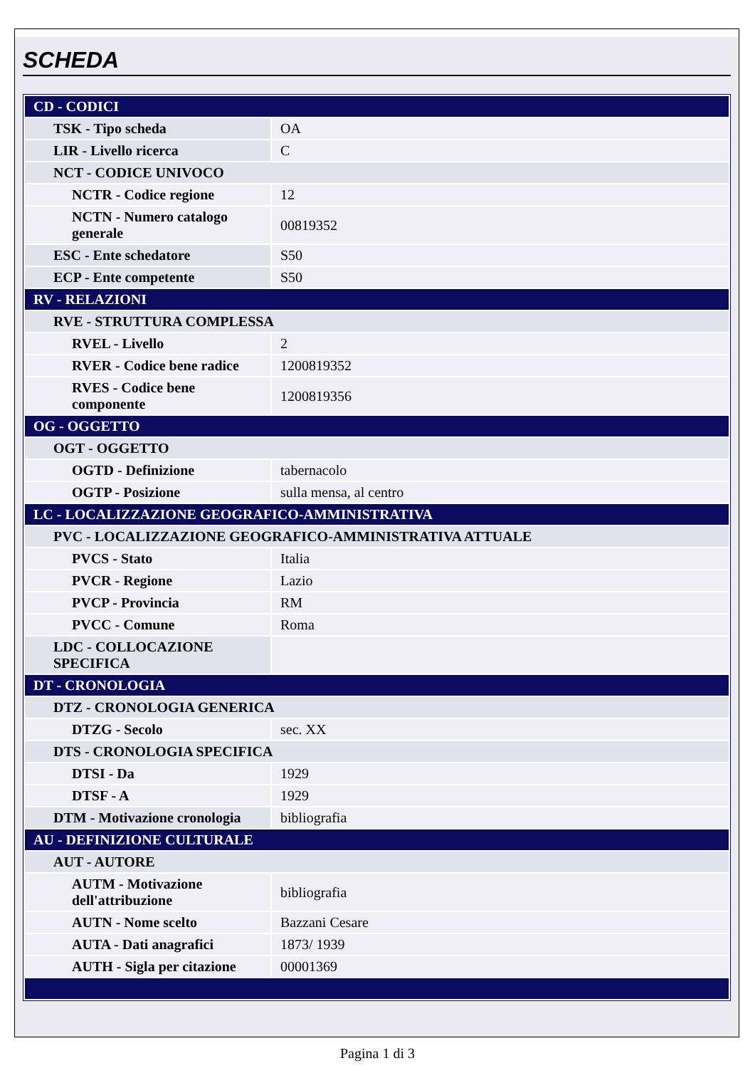SCHEDA
| CD - CODICI | |
| TSK - Tipo scheda | OA |
| LIR - Livello ricerca | C |
| NCT - CODICE UNIVOCO | |
| NCTR - Codice regione | 12 |
| NCTN - Numero catalogo generale | 00819352 |
| ESC - Ente schedatore | S50 |
| ECP - Ente competente | S50 |
| RV - RELAZIONI | |
| RVE - STRUTTURA COMPLESSA | |
| RVEL - Livello | 2 |
| RVER - Codice bene radice | 1200819352 |
| RVES - Codice bene componente | 1200819356 |
| OG - OGGETTO | |
| OGT - OGGETTO | |
| OGTD - Definizione | tabernacolo |
| OGTP - Posizione | sulla mensa, al centro |
| LC - LOCALIZZAZIONE GEOGRAFICO-AMMINISTRATIVA | |
| PVC - LOCALIZZAZIONE GEOGRAFICO-AMMINISTRATIVA ATTUALE | |
| PVCS - Stato | Italia |
| PVCR - Regione | Lazio |
| PVCP - Provincia | RM |
| PVCC - Comune | Roma |
| LDC - COLLOCAZIONE SPECIFICA | |
| DT - CRONOLOGIA | |
| DTZ - CRONOLOGIA GENERICA | |
| DTZG - Secolo | sec. XX |
| DTS - CRONOLOGIA SPECIFICA | |
| DTSI - Da | 1929 |
| DTSF - A | 1929 |
| DTM - Motivazione cronologia | bibliografia |
| AU - DEFINIZIONE CULTURALE | |
| AUT - AUTORE | |
| AUTM - Motivazione dell'attribuzione | bibliografia |
| AUTN - Nome scelto | Bazzani Cesare |
| AUTA - Dati anagrafici | 1873/ 1939 |
| AUTH - Sigla per citazione | 00001369 |
Pagina 1 di 3